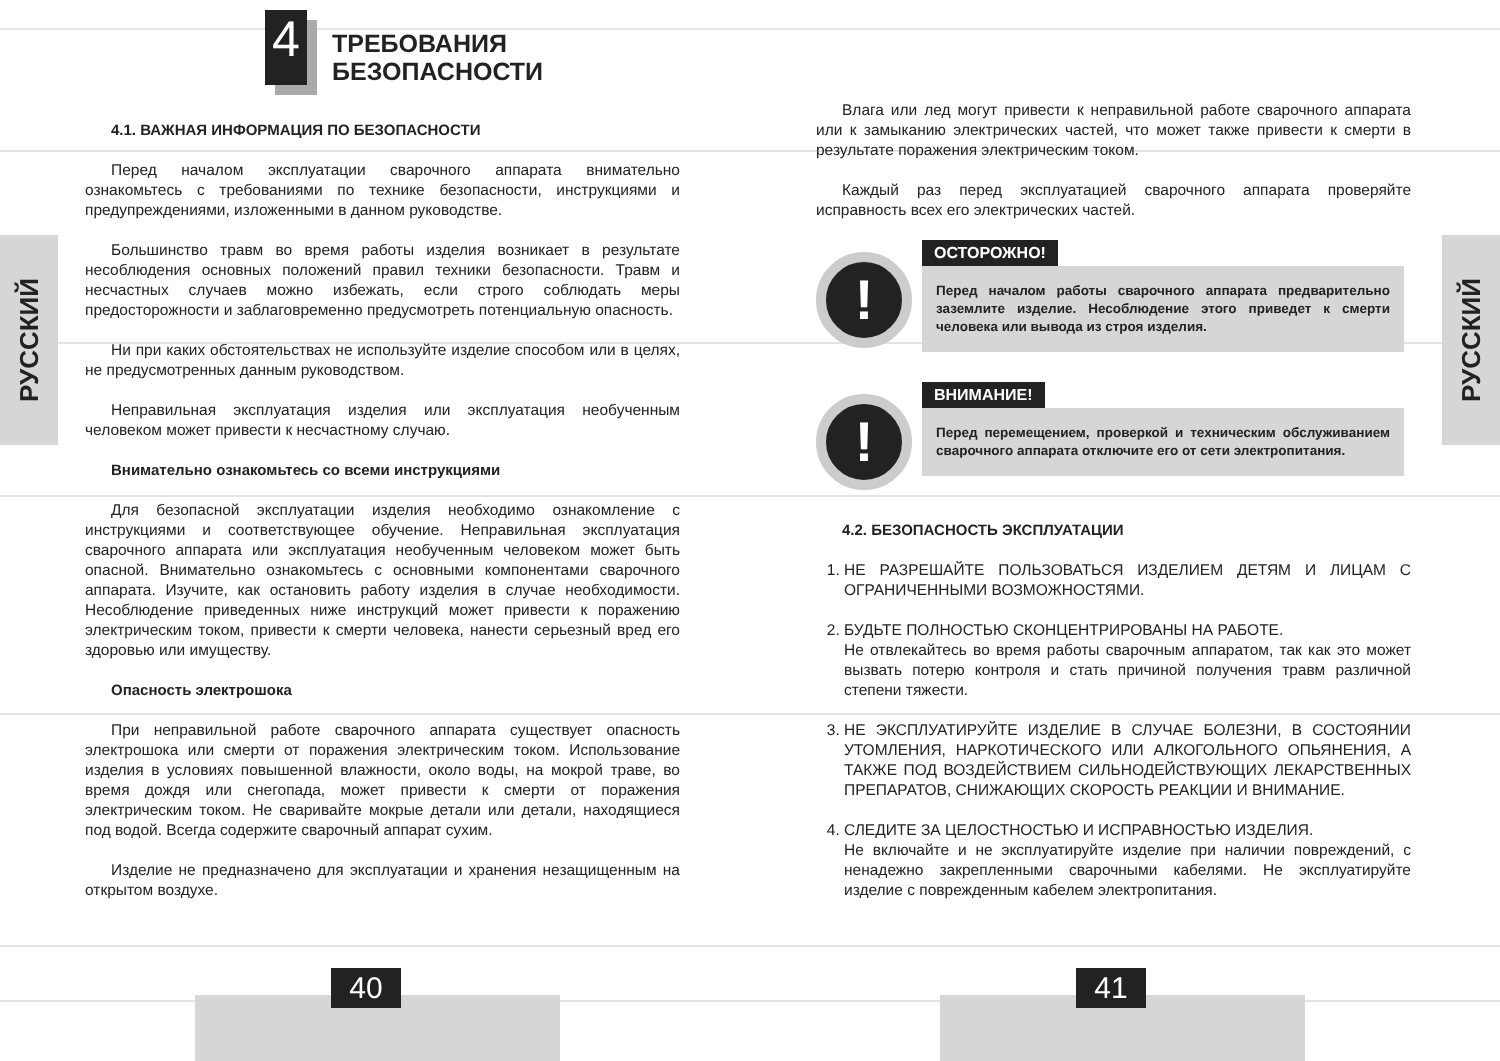РУССКИЙ
4
ТРЕБОВАНИЯ
БЕЗОПАСНОСТИ
4.1. ВАЖНАЯ ИНФОРМАЦИЯ ПО БЕЗОПАСНОСТИ
Перед началом эксплуатации сварочного аппарата внимательно ознакомьтесь с требованиями по технике безопасности, инструкциями и предупреждениями, изложенными в данном руководстве.
Большинство травм во время работы изделия возникает в результате несоблюдения основных положений правил техники безопасности. Травм и несчастных случаев можно избежать, если строго соблюдать меры предосторожности и заблаговременно предусмотреть потенциальную опасность.
Ни при каких обстоятельствах не используйте изделие способом или в целях, не предусмотренных данным руководством.
Неправильная эксплуатация изделия или эксплуатация необученным человеком может привести к несчастному случаю.
Внимательно ознакомьтесь со всеми инструкциями
Для безопасной эксплуатации изделия необходимо ознакомление с инструкциями и соответствующее обучение. Неправильная эксплуатация сварочного аппарата или эксплуатация необученным человеком может быть опасной. Внимательно ознакомьтесь с основными компонентами сварочного аппарата. Изучите, как остановить работу изделия в случае необходимости. Несоблюдение приведенных ниже инструкций может привести к поражению электрическим током, привести к смерти человека, нанести серьезный вред его здоровью или имуществу.
Опасность электрошока
При неправильной работе сварочного аппарата существует опасность электрошока или смерти от поражения электрическим током. Использование изделия в условиях повышенной влажности, около воды, на мокрой траве, во время дождя или снегопада, может привести к смерти от поражения электрическим током. Не сваривайте мокрые детали или детали, находящиеся под водой. Всегда содержите сварочный аппарат сухим.
Изделие не предназначено для эксплуатации и хранения незащищенным на открытом воздухе.
40
РУССКИЙ
Влага или лед могут привести к неправильной работе сварочного аппарата или к замыканию электрических частей, что может также привести к смерти в результате поражения электрическим током.
Каждый раз перед эксплуатацией сварочного аппарата проверяйте исправность всех его электрических частей.
!
ОСТОРОЖНО!
Перед началом работы сварочного аппарата предварительно заземлите изделие. Несоблюдение этого приведет к смерти человека или вывода из строя изделия.
!
ВНИМАНИЕ!
Перед перемещением, проверкой и техническим обслуживанием сварочного аппарата отключите его от сети электропитания.
4.2. БЕЗОПАСНОСТЬ ЭКСПЛУАТАЦИИ
1. НЕ РАЗРЕШАЙТЕ ПОЛЬЗОВАТЬСЯ ИЗДЕЛИЕМ ДЕТЯМ И ЛИЦАМ С ОГРАНИЧЕННЫМИ ВОЗМОЖНОСТЯМИ.
2. БУДЬТЕ ПОЛНОСТЬЮ СКОНЦЕНТРИРОВАНЫ НА РАБОТЕ.
Не отвлекайтесь во время работы сварочным аппаратом, так как это может вызвать потерю контроля и стать причиной получения травм различной степени тяжести.
3. НЕ ЭКСПЛУАТИРУЙТЕ ИЗДЕЛИЕ В СЛУЧАЕ БОЛЕЗНИ, В СОСТОЯНИИ УТОМЛЕНИЯ, НАРКОТИЧЕСКОГО ИЛИ АЛКОГОЛЬНОГО ОПЬЯНЕНИЯ, А ТАКЖЕ ПОД ВОЗДЕЙСТВИЕМ СИЛЬНОДЕЙСТВУЮЩИХ ЛЕКАРСТВЕННЫХ ПРЕПАРАТОВ, СНИЖАЮЩИХ СКОРОСТЬ РЕАКЦИИ И ВНИМАНИЕ.
4. СЛЕДИТЕ ЗА ЦЕЛОСТНОСТЬЮ И ИСПРАВНОСТЬЮ ИЗДЕЛИЯ.
Не включайте и не эксплуатируйте изделие при наличии повреждений, с ненадежно закрепленными сварочными кабелями. Не эксплуатируйте изделие с поврежденным кабелем электропитания.
41